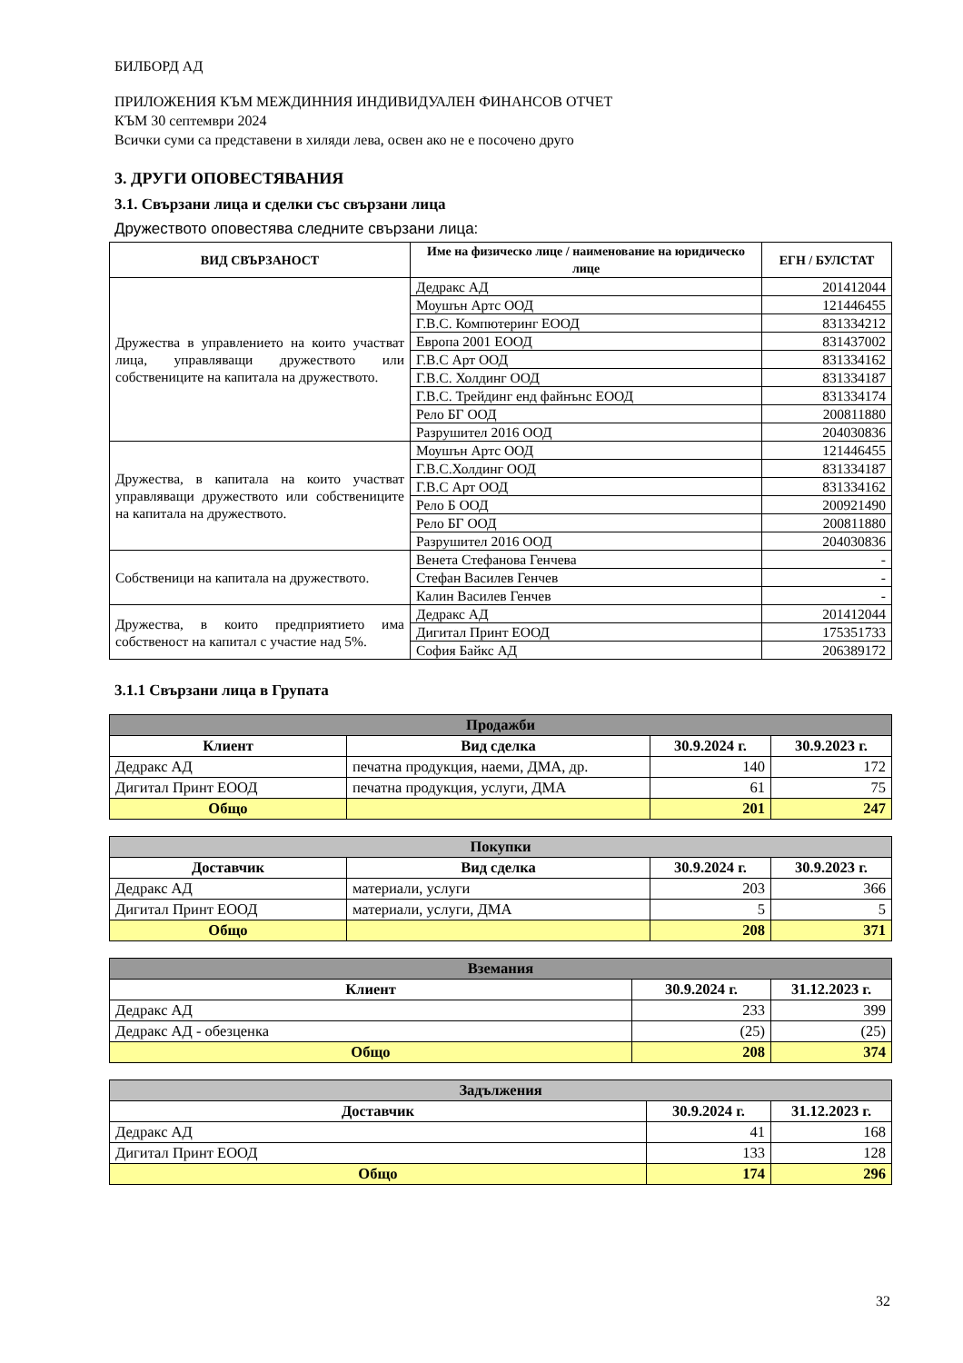БИЛБОРД АД
ПРИЛОЖЕНИЯ КЪМ МЕЖДИННИЯ ИНДИВИДУАЛЕН ФИНАНСОВ ОТЧЕТ
КЪМ 30 септември 2024
Всички суми са представени в хиляди лева, освен ако не е посочено друго
3. ДРУГИ ОПОВЕСТЯВАНИЯ
3.1. Свързани лица и сделки със свързани лица
Дружеството оповестява следните свързани лица:
| ВИД СВЪРЗАНОСТ | Име на физическо лице / наименование на юридическо лице | ЕГН / БУЛСТАТ |
| --- | --- | --- |
| Дружества в управлението на които участват лица, управляващи дружеството или собствениците на капитала на дружеството. | Дедракс АД | 201412044 |
| | Моушън Артс ООД | 121446455 |
| | Г.В.С. Компютеринг ЕООД | 831334212 |
| | Европа 2001 ЕООД | 831437002 |
| | Г.В.С Арт ООД | 831334162 |
| | Г.В.С. Холдинг ООД | 831334187 |
| | Г.В.С. Трейдинг енд файнънс ЕООД | 831334174 |
| | Рело БГ ООД | 200811880 |
| | Разрушител 2016 ООД | 204030836 |
| Дружества, в капитала на които участват управляващи дружеството или собствениците на капитала на дружеството. | Моушън Артс ООД | 121446455 |
| | Г.В.С.Холдинг ООД | 831334187 |
| | Г.В.С Арт ООД | 831334162 |
| | Рело Б ООД | 200921490 |
| | Рело БГ ООД | 200811880 |
| | Разрушител 2016 ООД | 204030836 |
| Собственици на капитала на дружеството. | Венета Стефанова Генчева | - |
| | Стефан Василев Генчев | - |
| | Калин Василев Генчев | - |
| Дружества, в които предприятието има собственост на капитал с участие над 5%. | Дедракс АД | 201412044 |
| | Дигитал Принт ЕООД | 175351733 |
| | София Байкс АД | 206389172 |
3.1.1 Свързани лица в Групата
| Продажби | | | |
| --- | --- | --- | --- |
| Клиент | Вид сделка | 30.9.2024 г. | 30.9.2023 г. |
| Дедракс АД | печатна продукция, наеми, ДМА, др. | 140 | 172 |
| Дигитал Принт ЕООД | печатна продукция, услуги, ДМА | 61 | 75 |
| Общо | | 201 | 247 |
| Покупки | | | |
| --- | --- | --- | --- |
| Доставчик | Вид сделка | 30.9.2024 г. | 30.9.2023 г. |
| Дедракс АД | материали, услуги | 203 | 366 |
| Дигитал Принт ЕООД | материали, услуги, ДМА | 5 | 5 |
| Общо | | 208 | 371 |
| Вземания | | |
| --- | --- | --- |
| Клиент | 30.9.2024 г. | 31.12.2023 г. |
| Дедракс АД | 233 | 399 |
| Дедракс АД - обезценка | (25) | (25) |
| Общо | 208 | 374 |
| Задължения | | |
| --- | --- | --- |
| Доставчик | 30.9.2024 г. | 31.12.2023 г. |
| Дедракс АД | 41 | 168 |
| Дигитал Принт ЕООД | 133 | 128 |
| Общо | 174 | 296 |
32